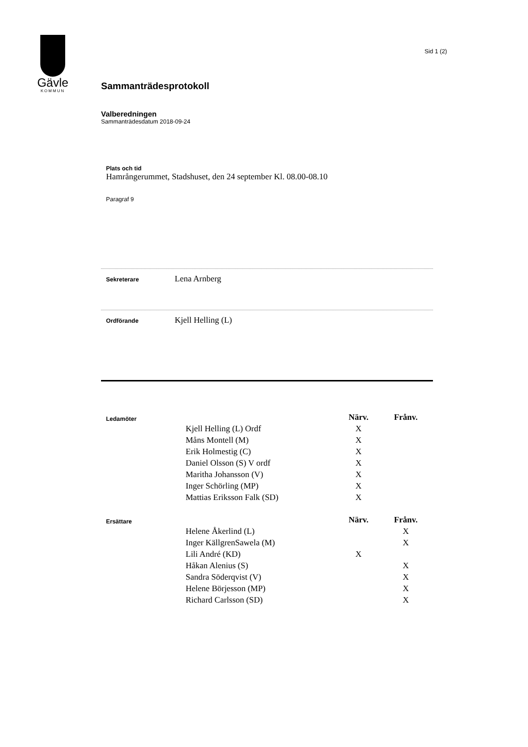Gävle
KOMMUN
Sid 1 (2)
Sammanträdesprotokoll
Valberedningen
Sammanträdesdatum 2018-09-24
Plats och tid
Hamrångerummet, Stadshuset, den 24 september Kl. 08.00-08.10
Paragraf 9
Sekreterare
Lena Arnberg
Ordförande
Kjell Helling (L)
| Ledamöter | | Närv. | Frånv. |
| | Kjell Helling (L) Ordf | X | |
| | Måns Montell (M) | X | |
| | Erik Holmestig (C) | X | |
| | Daniel Olsson (S) V ordf | X | |
| | Maritha Johansson (V) | X | |
| | Inger Schörling (MP) | X | |
| | Mattias Eriksson Falk (SD) | X | |
| Ersättare | | Närv. | Frånv. |
| | Helene Åkerlind (L) | | X |
| | Inger KällgrenSawela (M) | | X |
| | Lili André (KD) | X | |
| | Håkan Alenius (S) | | X |
| | Sandra Söderqvist (V) | | X |
| | Helene Börjesson (MP) | | X |
| | Richard Carlsson (SD) | | X |